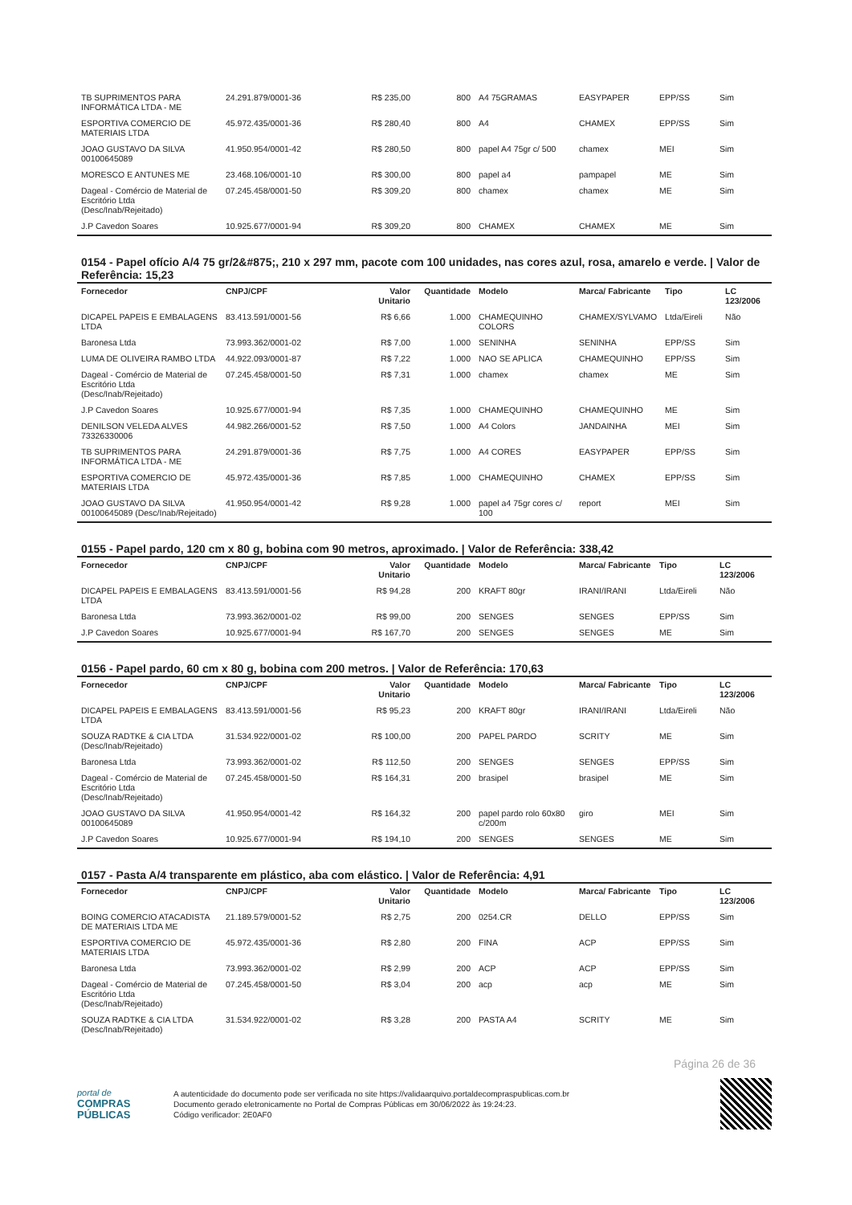| TB SUPRIMENTOS PARA INFORMÁTICA LTDA - ME | 24.291.879/0001-36 | R$ 235,00 | 800 | A4 75GRAMAS | EASYPAPER | EPP/SS | Sim |
| ESPORTIVA COMERCIO DE MATERIAIS LTDA | 45.972.435/0001-36 | R$ 280,40 | 800 | A4 | CHAMEX | EPP/SS | Sim |
| JOAO GUSTAVO DA SILVA 00100645089 | 41.950.954/0001-42 | R$ 280,50 | 800 | papel A4 75gr c/ 500 | chamex | MEI | Sim |
| MORESCO E ANTUNES ME | 23.468.106/0001-10 | R$ 300,00 | 800 | papel a4 | pampapel | ME | Sim |
| Dageal - Comércio de Material de Escritório Ltda (Desc/Inab/Rejeitado) | 07.245.458/0001-50 | R$ 309,20 | 800 | chamex | chamex | ME | Sim |
| J.P Cavedon Soares | 10.925.677/0001-94 | R$ 309,20 | 800 | CHAMEX | CHAMEX | ME | Sim |
0154 - Papel ofício A/4 75 gr/2&#875;, 210 x 297 mm, pacote com 100 unidades, nas cores azul, rosa, amarelo e verde. | Valor de Referência: 15,23
| Fornecedor | CNPJ/CPF | Valor Unitario | Quantidade | Modelo | Marca/ Fabricante | Tipo | LC 123/2006 |
| --- | --- | --- | --- | --- | --- | --- | --- |
| DICAPEL PAPEIS E EMBALAGENS LTDA | 83.413.591/0001-56 | R$ 6,66 | 1.000 | CHAMEQUINHO COLORS | CHAMEX/SYLVAMO | Ltda/Eireli | Não |
| Baronesa Ltda | 73.993.362/0001-02 | R$ 7,00 | 1.000 | SENINHA | SENINHA | EPP/SS | Sim |
| LUMA DE OLIVEIRA RAMBO LTDA | 44.922.093/0001-87 | R$ 7,22 | 1.000 | NAO SE APLICA | CHAMEQUINHO | EPP/SS | Sim |
| Dageal - Comércio de Material de Escritório Ltda (Desc/Inab/Rejeitado) | 07.245.458/0001-50 | R$ 7,31 | 1.000 | chamex | chamex | ME | Sim |
| J.P Cavedon Soares | 10.925.677/0001-94 | R$ 7,35 | 1.000 | CHAMEQUINHO | CHAMEQUINHO | ME | Sim |
| DENILSON VELEDA ALVES 73326330006 | 44.982.266/0001-52 | R$ 7,50 | 1.000 | A4 Colors | JANDAINHA | MEI | Sim |
| TB SUPRIMENTOS PARA INFORMÁTICA LTDA - ME | 24.291.879/0001-36 | R$ 7,75 | 1.000 | A4 CORES | EASYPAPER | EPP/SS | Sim |
| ESPORTIVA COMERCIO DE MATERIAIS LTDA | 45.972.435/0001-36 | R$ 7,85 | 1.000 | CHAMEQUINHO | CHAMEX | EPP/SS | Sim |
| JOAO GUSTAVO DA SILVA 00100645089 (Desc/Inab/Rejeitado) | 41.950.954/0001-42 | R$ 9,28 | 1.000 | papel a4 75gr cores c/ 100 | report | MEI | Sim |
0155 - Papel pardo, 120 cm x 80 g, bobina com 90 metros, aproximado. | Valor de Referência: 338,42
| Fornecedor | CNPJ/CPF | Valor Unitario | Quantidade | Modelo | Marca/ Fabricante | Tipo | LC 123/2006 |
| --- | --- | --- | --- | --- | --- | --- | --- |
| DICAPEL PAPEIS E EMBALAGENS LTDA | 83.413.591/0001-56 | R$ 94,28 | 200 | KRAFT 80gr | IRANI/IRANI | Ltda/Eireli | Não |
| Baronesa Ltda | 73.993.362/0001-02 | R$ 99,00 | 200 | SENGES | SENGES | EPP/SS | Sim |
| J.P Cavedon Soares | 10.925.677/0001-94 | R$ 167,70 | 200 | SENGES | SENGES | ME | Sim |
0156 - Papel pardo, 60 cm x 80 g, bobina com 200 metros. | Valor de Referência: 170,63
| Fornecedor | CNPJ/CPF | Valor Unitario | Quantidade | Modelo | Marca/ Fabricante | Tipo | LC 123/2006 |
| --- | --- | --- | --- | --- | --- | --- | --- |
| DICAPEL PAPEIS E EMBALAGENS LTDA | 83.413.591/0001-56 | R$ 95,23 | 200 | KRAFT 80gr | IRANI/IRANI | Ltda/Eireli | Não |
| SOUZA RADTKE & CIA LTDA (Desc/Inab/Rejeitado) | 31.534.922/0001-02 | R$ 100,00 | 200 | PAPEL PARDO | SCRITY | ME | Sim |
| Baronesa Ltda | 73.993.362/0001-02 | R$ 112,50 | 200 | SENGES | SENGES | EPP/SS | Sim |
| Dageal - Comércio de Material de Escritório Ltda (Desc/Inab/Rejeitado) | 07.245.458/0001-50 | R$ 164,31 | 200 | brasipel | brasipel | ME | Sim |
| JOAO GUSTAVO DA SILVA 00100645089 | 41.950.954/0001-42 | R$ 164,32 | 200 | papel pardo rolo 60x80 c/200m | giro | MEI | Sim |
| J.P Cavedon Soares | 10.925.677/0001-94 | R$ 194,10 | 200 | SENGES | SENGES | ME | Sim |
0157 - Pasta A/4 transparente em plástico, aba com elástico. | Valor de Referência: 4,91
| Fornecedor | CNPJ/CPF | Valor Unitario | Quantidade | Modelo | Marca/ Fabricante | Tipo | LC 123/2006 |
| --- | --- | --- | --- | --- | --- | --- | --- |
| BOING COMERCIO ATACADISTA DE MATERIAIS LTDA ME | 21.189.579/0001-52 | R$ 2,75 | 200 | 0254.CR | DELLO | EPP/SS | Sim |
| ESPORTIVA COMERCIO DE MATERIAIS LTDA | 45.972.435/0001-36 | R$ 2,80 | 200 | FINA | ACP | EPP/SS | Sim |
| Baronesa Ltda | 73.993.362/0001-02 | R$ 2,99 | 200 | ACP | ACP | EPP/SS | Sim |
| Dageal - Comércio de Material de Escritório Ltda (Desc/Inab/Rejeitado) | 07.245.458/0001-50 | R$ 3,04 | 200 | acp | acp | ME | Sim |
| SOUZA RADTKE & CIA LTDA (Desc/Inab/Rejeitado) | 31.534.922/0001-02 | R$ 3,28 | 200 | PASTA A4 | SCRITY | ME | Sim |
Página 26 de 36
portal de
COMPRAS
PÚBLICAS
A autenticidade do documento pode ser verificada no site https://validaarquivo.portaldecompraspublicas.com.br
Documento gerado eletronicamente no Portal de Compras Públicas em 30/06/2022 às 19:24:23.
Código verificador: 2E0AF0